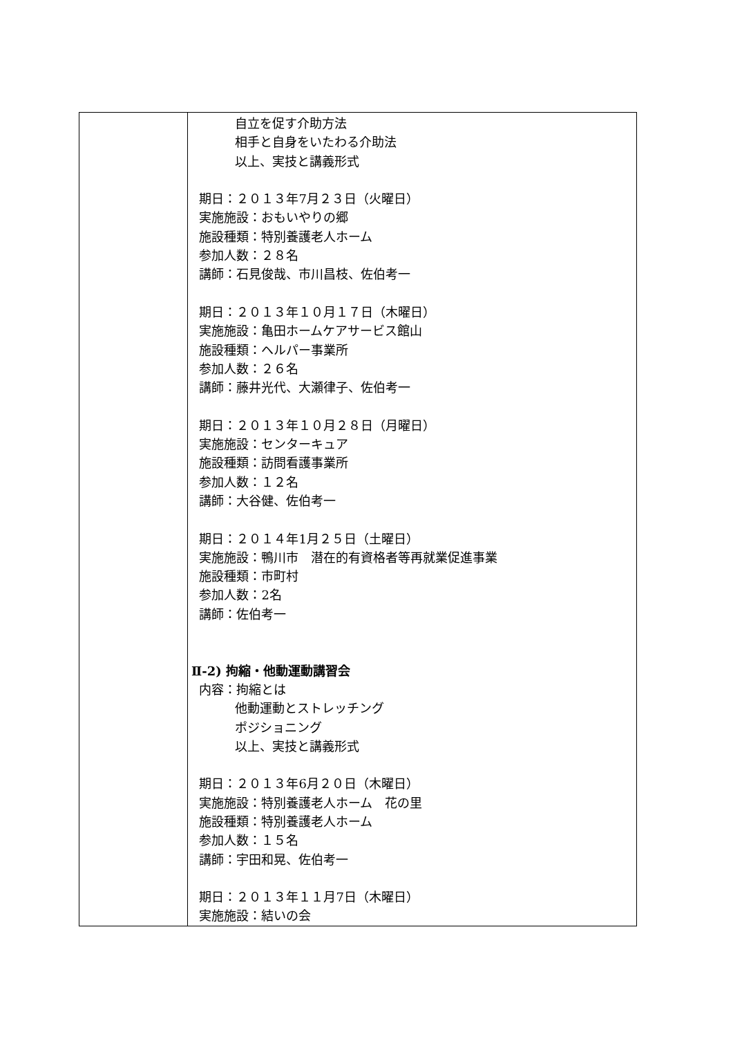| | 自立を促す介助方法 相手と自身をいたわる介助法 以上、実技と講義形式 期日：２０１３年7月２３日（火曜日） 実施施設：おもいやりの郷 施設種類：特別養護老人ホーム 参加人数：２８名 講師：石見俊哉、市川昌枝、佐伯考一 期日：２０１３年１０月１７日（木曜日） 実施施設：亀田ホームケアサービス館山 施設種類：ヘルパー事業所 参加人数：２６名 講師：藤井光代、大瀬律子、佐伯考一 期日：２０１３年１０月２８日（月曜日） 実施施設：センターキュア 施設種類：訪問看護事業所 参加人数：１２名 講師：大谷健、佐伯考一 期日：２０１４年1月２５日（土曜日） 実施施設：鴨川市 潜在的有資格者等再就業促進事業 施設種類：市町村 参加人数：2名 講師：佐伯考一 Ⅱ-2) 拘縮・他動運動講習会 内容：拘縮とは 他動運動とストレッチング ポジショニング 以上、実技と講義形式 期日：２０１３年6月２０日（木曜日） 実施施設：特別養護老人ホーム 花の里 施設種類：特別養護老人ホーム 参加人数：１５名 講師：宇田和晃、佐伯考一 期日：２０１３年１１月7日（木曜日） 実施施設：結いの会 |